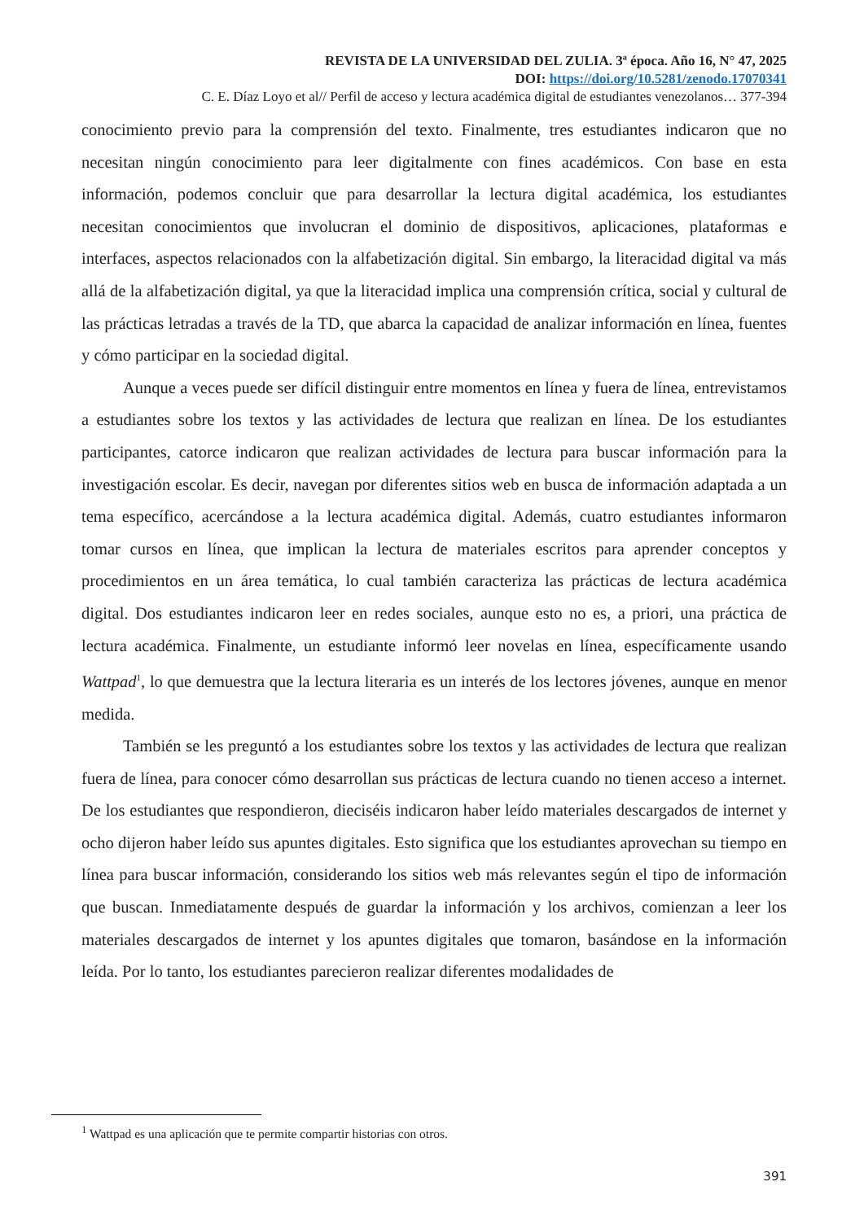REVISTA DE LA UNIVERSIDAD DEL ZULIA. 3ª época. Año 16, N° 47, 2025
DOI: https://doi.org/10.5281/zenodo.17070341
C. E. Díaz Loyo et al// Perfil de acceso y lectura académica digital de estudiantes venezolanos… 377-394
conocimiento previo para la comprensión del texto. Finalmente, tres estudiantes indicaron que no necesitan ningún conocimiento para leer digitalmente con fines académicos. Con base en esta información, podemos concluir que para desarrollar la lectura digital académica, los estudiantes necesitan conocimientos que involucran el dominio de dispositivos, aplicaciones, plataformas e interfaces, aspectos relacionados con la alfabetización digital. Sin embargo, la literacidad digital va más allá de la alfabetización digital, ya que la literacidad implica una comprensión crítica, social y cultural de las prácticas letradas a través de la TD, que abarca la capacidad de analizar información en línea, fuentes y cómo participar en la sociedad digital.
Aunque a veces puede ser difícil distinguir entre momentos en línea y fuera de línea, entrevistamos a estudiantes sobre los textos y las actividades de lectura que realizan en línea. De los estudiantes participantes, catorce indicaron que realizan actividades de lectura para buscar información para la investigación escolar. Es decir, navegan por diferentes sitios web en busca de información adaptada a un tema específico, acercándose a la lectura académica digital. Además, cuatro estudiantes informaron tomar cursos en línea, que implican la lectura de materiales escritos para aprender conceptos y procedimientos en un área temática, lo cual también caracteriza las prácticas de lectura académica digital. Dos estudiantes indicaron leer en redes sociales, aunque esto no es, a priori, una práctica de lectura académica. Finalmente, un estudiante informó leer novelas en línea, específicamente usando Wattpad<sup>1</sup>, lo que demuestra que la lectura literaria es un interés de los lectores jóvenes, aunque en menor medida.
También se les preguntó a los estudiantes sobre los textos y las actividades de lectura que realizan fuera de línea, para conocer cómo desarrollan sus prácticas de lectura cuando no tienen acceso a internet. De los estudiantes que respondieron, dieciséis indicaron haber leído materiales descargados de internet y ocho dijeron haber leído sus apuntes digitales. Esto significa que los estudiantes aprovechan su tiempo en línea para buscar información, considerando los sitios web más relevantes según el tipo de información que buscan. Inmediatamente después de guardar la información y los archivos, comienzan a leer los materiales descargados de internet y los apuntes digitales que tomaron, basándose en la información leída. Por lo tanto, los estudiantes parecieron realizar diferentes modalidades de
<sup>1</sup> Wattpad es una aplicación que te permite compartir historias con otros.
391